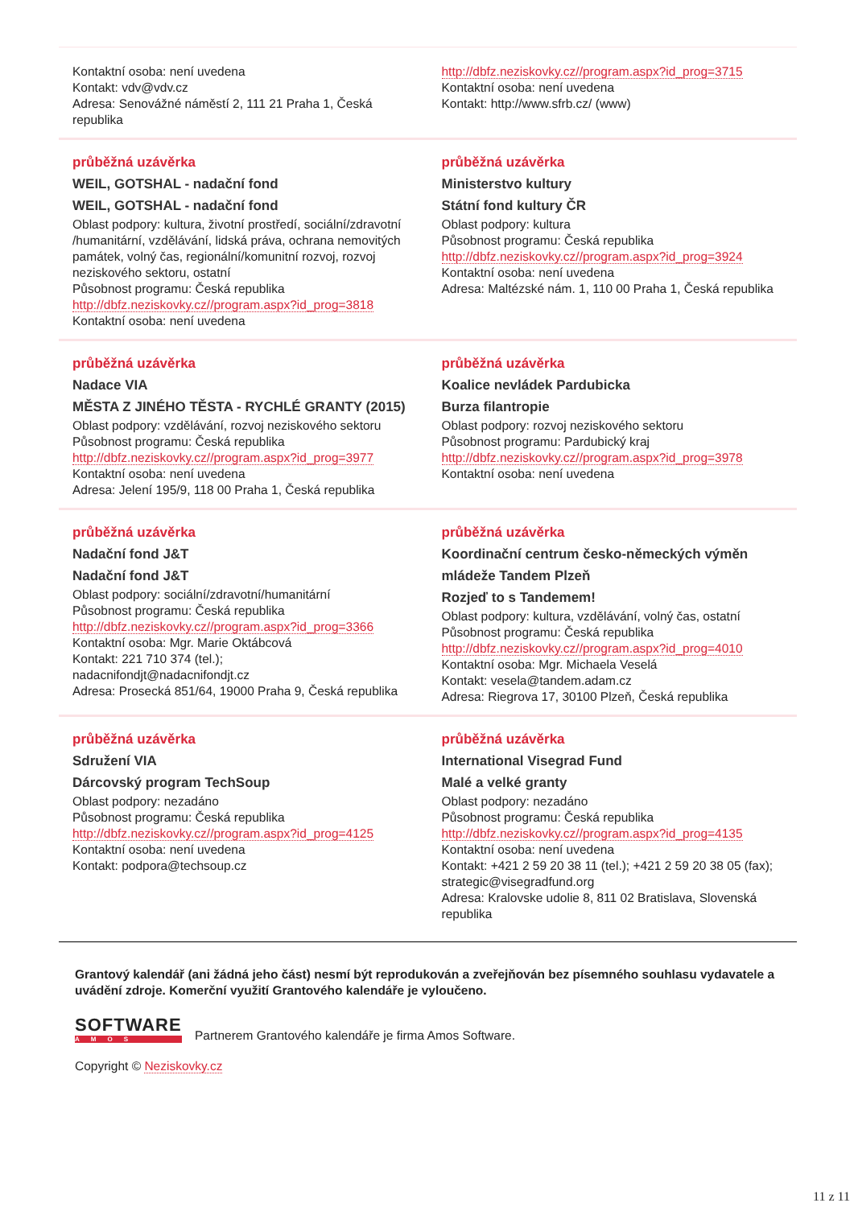| Kontaktní osoba: není uvedena Kontakt: vdv@vdv.cz Adresa: Senovážné náměstí 2, 111 21 Praha 1, Česká republika | http://dbfz.neziskovky.cz//program.aspx?id_prog=3715 Kontaktní osoba: není uvedena Kontakt: http://www.sfrb.cz/ (www) |
| průběžná uzávěrka WEIL, GOTSHAL - nadační fond WEIL, GOTSHAL - nadační fond Oblast podpory: kultura, životní prostředí, sociální/zdravotní /humanitární, vzdělávání, lidská práva, ochrana nemovitých památek, volný čas, regionální/komunitní rozvoj, rozvoj neziskového sektoru, ostatní Působnost programu: Česká republika http://dbfz.neziskovky.cz//program.aspx?id_prog=3818 Kontaktní osoba: není uvedena | průběžná uzávěrka Ministerstvo kultury Státní fond kultury ČR Oblast podpory: kultura Působnost programu: Česká republika http://dbfz.neziskovky.cz//program.aspx?id_prog=3924 Kontaktní osoba: není uvedena Adresa: Maltézské nám. 1, 110 00 Praha 1, Česká republika |
| průběžná uzávěrka Nadace VIA MĚSTA Z JINÉHO TĚSTA - RYCHLÉ GRANTY (2015) Oblast podpory: vzdělávání, rozvoj neziskového sektoru Působnost programu: Česká republika http://dbfz.neziskovky.cz//program.aspx?id_prog=3977 Kontaktní osoba: není uvedena Adresa: Jelení 195/9, 118 00 Praha 1, Česká republika | průběžná uzávěrka Koalice nevládek Pardubicka Burza filantropie Oblast podpory: rozvoj neziskového sektoru Působnost programu: Pardubický kraj http://dbfz.neziskovky.cz//program.aspx?id_prog=3978 Kontaktní osoba: není uvedena |
| průběžná uzávěrka Nadační fond J&T Nadační fond J&T Oblast podpory: sociální/zdravotní/humanitární Působnost programu: Česká republika http://dbfz.neziskovky.cz//program.aspx?id_prog=3366 Kontaktní osoba: Mgr. Marie Oktábcová Kontakt: 221 710 374 (tel.); nadacnifondjt@nadacnifondjt.cz Adresa: Prosecká 851/64, 19000 Praha 9, Česká republika | průběžná uzávěrka Koordinační centrum česko-německých výměn mládeže Tandem Plzeň Rozjeď to s Tandemem! Oblast podpory: kultura, vzdělávání, volný čas, ostatní Působnost programu: Česká republika http://dbfz.neziskovky.cz//program.aspx?id_prog=4010 Kontaktní osoba: Mgr. Michaela Veselá Kontakt: vesela@tandem.adam.cz Adresa: Riegrova 17, 30100 Plzeň, Česká republika |
| průběžná uzávěrka Sdružení VIA Dárcovský program TechSoup Oblast podpory: nezadáno Působnost programu: Česká republika http://dbfz.neziskovky.cz//program.aspx?id_prog=4125 Kontaktní osoba: není uvedena Kontakt: podpora@techsoup.cz | průběžná uzávěrka International Visegrad Fund Malé a velké granty Oblast podpory: nezadáno Působnost programu: Česká republika http://dbfz.neziskovky.cz//program.aspx?id_prog=4135 Kontaktní osoba: není uvedena Kontakt: +421 2 59 20 38 11 (tel.); +421 2 59 20 38 05 (fax); strategic@visegradfund.org Adresa: Kralovske udolie 8, 811 02 Bratislava, Slovenská republika |
Grantový kalendář (ani žádná jeho část) nesmí být reprodukován a zveřejňován bez písemného souhlasu vydavatele a uvádění zdroje. Komerční využití Grantového kalendáře je vyloučeno.
SOFTWARE AMOS Partnerem Grantového kalendáře je firma Amos Software.
Copyright © Neziskovky.cz
11 z 11